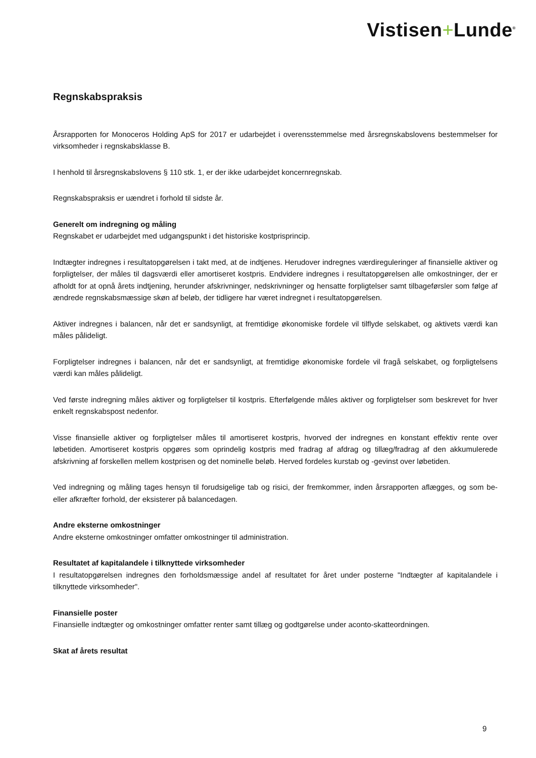Vistisen+Lunde<sup>®</sup>
Regnskabspraksis
Årsrapporten for Monoceros Holding ApS for 2017 er udarbejdet i overensstemmelse med årsregnskabslovens bestemmelser for virksomheder i regnskabsklasse B.
I henhold til årsregnskabslovens § 110 stk. 1, er der ikke udarbejdet koncernregnskab.
Regnskabspraksis er uændret i forhold til sidste år.
Generelt om indregning og måling
Regnskabet er udarbejdet med udgangspunkt i det historiske kostprisprincip.
Indtægter indregnes i resultatopgørelsen i takt med, at de indtjenes. Herudover indregnes værdireguleringer af finansielle aktiver og forpligtelser, der måles til dagsværdi eller amortiseret kostpris. Endvidere indregnes i resultatopgørelsen alle omkostninger, der er afholdt for at opnå årets indtjening, herunder afskrivninger, nedskrivninger og hensatte forpligtelser samt tilbageførsler som følge af ændrede regnskabsmæssige skøn af beløb, der tidligere har været indregnet i resultatopgørelsen.
Aktiver indregnes i balancen, når det er sandsynligt, at fremtidige økonomiske fordele vil tilflyde selskabet, og aktivets værdi kan måles pålideligt.
Forpligtelser indregnes i balancen, når det er sandsynligt, at fremtidige økonomiske fordele vil fragå selskabet, og forpligtelsens værdi kan måles pålideligt.
Ved første indregning måles aktiver og forpligtelser til kostpris. Efterfølgende måles aktiver og forpligtelser som beskrevet for hver enkelt regnskabspost nedenfor.
Visse finansielle aktiver og forpligtelser måles til amortiseret kostpris, hvorved der indregnes en konstant effektiv rente over løbetiden. Amortiseret kostpris opgøres som oprindelig kostpris med fradrag af afdrag og tillæg/fradrag af den akkumulerede afskrivning af forskellen mellem kostprisen og det nominelle beløb. Herved fordeles kurstab og -gevinst over løbetiden.
Ved indregning og måling tages hensyn til forudsigelige tab og risici, der fremkommer, inden årsrapporten aflægges, og som be- eller afkræfter forhold, der eksisterer på balancedagen.
Andre eksterne omkostninger
Andre eksterne omkostninger omfatter omkostninger til administration.
Resultatet af kapitalandele i tilknyttede virksomheder
I resultatopgørelsen indregnes den forholdsmæssige andel af resultatet for året under posterne "Indtægter af kapitalandele i tilknyttede virksomheder".
Finansielle poster
Finansielle indtægter og omkostninger omfatter renter samt tillæg og godtgørelse under aconto-skatteordningen.
Skat af årets resultat
9